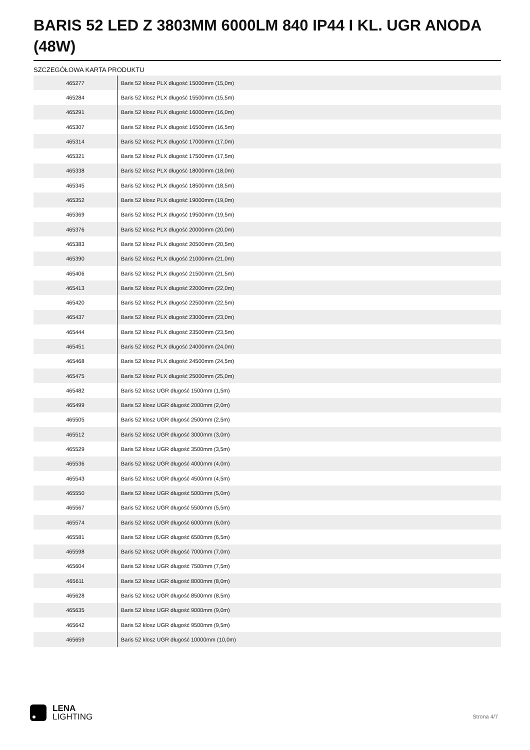BARIS 52 LED Z 3803MM 6000LM 840 IP44 I KL. UGR ANODA (48W)
SZCZEGÓŁOWA KARTA PRODUKTU
| 465277 | Baris 52 klosz PLX długość 15000mm (15,0m) |
| 465284 | Baris 52 klosz PLX długość 15500mm (15,5m) |
| 465291 | Baris 52 klosz PLX długość 16000mm (16,0m) |
| 465307 | Baris 52 klosz PLX długość 16500mm (16,5m) |
| 465314 | Baris 52 klosz PLX długość 17000mm (17,0m) |
| 465321 | Baris 52 klosz PLX długość 17500mm (17,5m) |
| 465338 | Baris 52 klosz PLX długość 18000mm (18,0m) |
| 465345 | Baris 52 klosz PLX długość 18500mm (18,5m) |
| 465352 | Baris 52 klosz PLX długość 19000mm (19,0m) |
| 465369 | Baris 52 klosz PLX długość 19500mm (19,5m) |
| 465376 | Baris 52 klosz PLX długość 20000mm (20,0m) |
| 465383 | Baris 52 klosz PLX długość 20500mm (20,5m) |
| 465390 | Baris 52 klosz PLX długość 21000mm (21,0m) |
| 465406 | Baris 52 klosz PLX długość 21500mm (21,5m) |
| 465413 | Baris 52 klosz PLX długość 22000mm (22,0m) |
| 465420 | Baris 52 klosz PLX długość 22500mm (22,5m) |
| 465437 | Baris 52 klosz PLX długość 23000mm (23,0m) |
| 465444 | Baris 52 klosz PLX długość 23500mm (23,5m) |
| 465451 | Baris 52 klosz PLX długość 24000mm (24,0m) |
| 465468 | Baris 52 klosz PLX długość 24500mm (24,5m) |
| 465475 | Baris 52 klosz PLX długość 25000mm (25,0m) |
| 465482 | Baris 52 klosz UGR długość 1500mm (1,5m) |
| 465499 | Baris 52 klosz UGR długość 2000mm (2,0m) |
| 465505 | Baris 52 klosz UGR długość 2500mm (2,5m) |
| 465512 | Baris 52 klosz UGR długość 3000mm (3,0m) |
| 465529 | Baris 52 klosz UGR długość 3500mm (3,5m) |
| 465536 | Baris 52 klosz UGR długość 4000mm (4,0m) |
| 465543 | Baris 52 klosz UGR długość 4500mm (4,5m) |
| 465550 | Baris 52 klosz UGR długość 5000mm (5,0m) |
| 465567 | Baris 52 klosz UGR długość 5500mm (5,5m) |
| 465574 | Baris 52 klosz UGR długość 6000mm (6,0m) |
| 465581 | Baris 52 klosz UGR długość 6500mm (6,5m) |
| 465598 | Baris 52 klosz UGR długość 7000mm (7,0m) |
| 465604 | Baris 52 klosz UGR długość 7500mm (7,5m) |
| 465611 | Baris 52 klosz UGR długość 8000mm (8,0m) |
| 465628 | Baris 52 klosz UGR długość 8500mm (8,5m) |
| 465635 | Baris 52 klosz UGR długość 9000mm (9,0m) |
| 465642 | Baris 52 klosz UGR długość 9500mm (9,5m) |
| 465659 | Baris 52 klosz UGR długość 10000mm (10,0m) |
LENA
LIGHTING
Strona 4/7